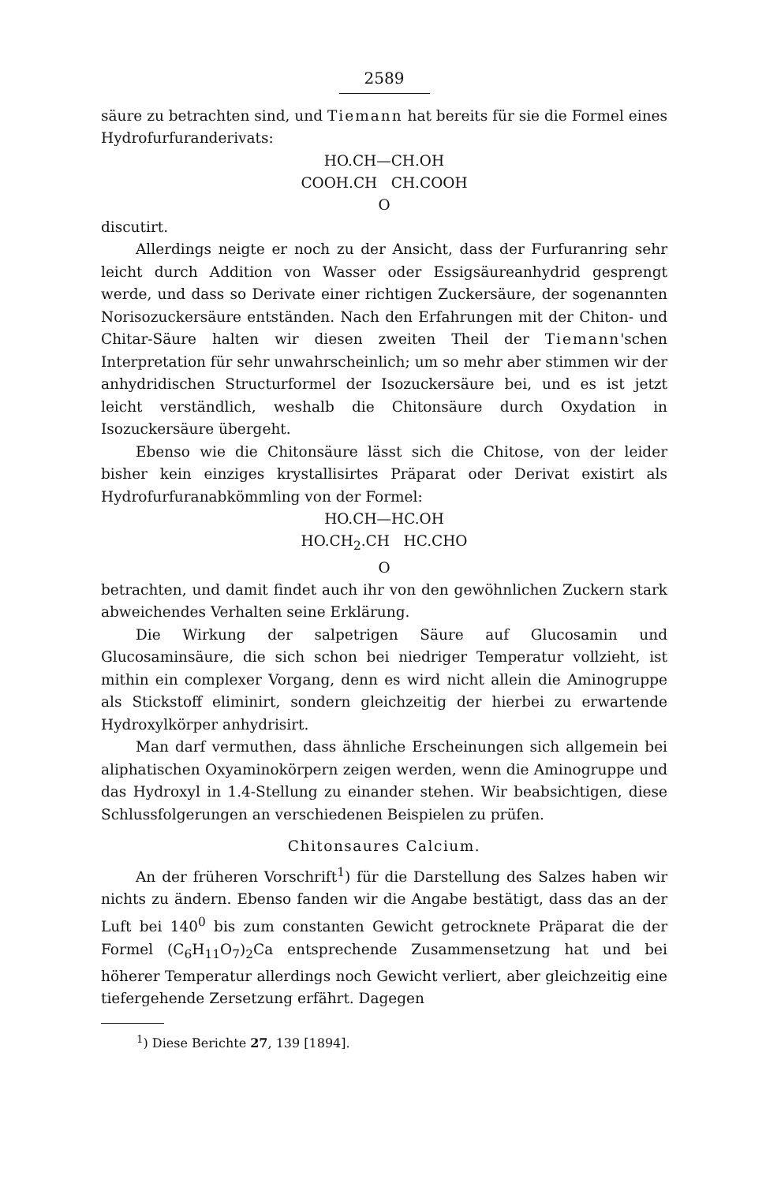2589
säure zu betrachten sind, und Tiemann hat bereits für sie die Formel eines Hydrofurfuranderivats:
HO.CH—CH.OH
COOH.CH CH.COOH
O
discutirt.
Allerdings neigte er noch zu der Ansicht, dass der Furfuranring sehr leicht durch Addition von Wasser oder Essigsäureanhydrid gesprengt werde, und dass so Derivate einer richtigen Zuckersäure, der sogenannten Norisozuckersäure entständen. Nach den Erfahrungen mit der Chiton- und Chitar-Säure halten wir diesen zweiten Theil der Tiemann'schen Interpretation für sehr unwahrscheinlich; um so mehr aber stimmen wir der anhydridischen Structurformel der Isozuckersäure bei, und es ist jetzt leicht verständlich, weshalb die Chitonsäure durch Oxydation in Isozuckersäure übergeht.
Ebenso wie die Chitonsäure lässt sich die Chitose, von der leider bisher kein einziges krystallisirtes Präparat oder Derivat existirt als Hydrofurfuranabkömmling von der Formel:
HO.CH—HC.OH
HO.CH<sub>2</sub>.CH HC.CHO
O
betrachten, und damit findet auch ihr von den gewöhnlichen Zuckern stark abweichendes Verhalten seine Erklärung.
Die Wirkung der salpetrigen Säure auf Glucosamin und Glucosaminsäure, die sich schon bei niedriger Temperatur vollzieht, ist mithin ein complexer Vorgang, denn es wird nicht allein die Aminogruppe als Stickstoff eliminirt, sondern gleichzeitig der hierbei zu erwartende Hydroxylkörper anhydrisirt.
Man darf vermuthen, dass ähnliche Erscheinungen sich allgemein bei aliphatischen Oxyaminokörpern zeigen werden, wenn die Aminogruppe und das Hydroxyl in 1.4-Stellung zu einander stehen. Wir beabsichtigen, diese Schlussfolgerungen an verschiedenen Beispielen zu prüfen.
Chitonsaures Calcium.
An der früheren Vorschrift<sup>1</sup>) für die Darstellung des Salzes haben wir nichts zu ändern. Ebenso fanden wir die Angabe bestätigt, dass das an der Luft bei 140<sup>0</sup> bis zum constanten Gewicht getrocknete Präparat die der Formel (C<sub>6</sub>H<sub>11</sub>O<sub>7</sub>)<sub>2</sub>Ca entsprechende Zusammensetzung hat und bei höherer Temperatur allerdings noch Gewicht verliert, aber gleichzeitig eine tiefergehende Zersetzung erfährt. Dagegen
<sup>1</sup>) Diese Berichte 27, 139 [1894].